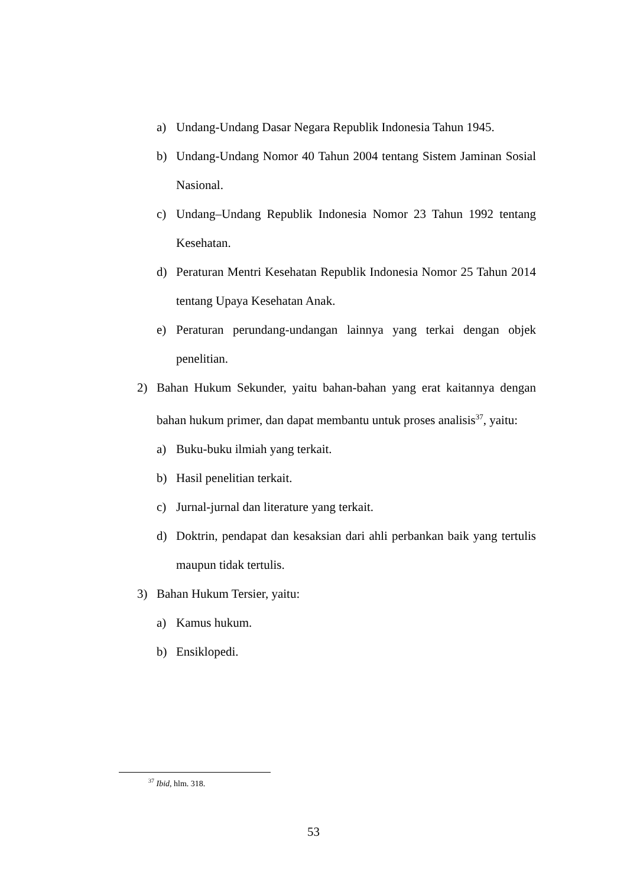a) Undang-Undang Dasar Negara Republik Indonesia Tahun 1945.
b) Undang-Undang Nomor 40 Tahun 2004 tentang Sistem Jaminan Sosial Nasional.
c) Undang–Undang Republik Indonesia Nomor 23 Tahun 1992 tentang Kesehatan.
d) Peraturan Mentri Kesehatan Republik Indonesia Nomor 25 Tahun 2014 tentang Upaya Kesehatan Anak.
e) Peraturan perundang-undangan lainnya yang terkai dengan objek penelitian.
2) Bahan Hukum Sekunder, yaitu bahan-bahan yang erat kaitannya dengan bahan hukum primer, dan dapat membantu untuk proses analisis<sup>37</sup>, yaitu:
a) Buku-buku ilmiah yang terkait.
b) Hasil penelitian terkait.
c) Jurnal-jurnal dan literature yang terkait.
d) Doktrin, pendapat dan kesaksian dari ahli perbankan baik yang tertulis maupun tidak tertulis.
3) Bahan Hukum Tersier, yaitu:
a) Kamus hukum.
b) Ensiklopedi.
<sup>37</sup> Ibid, hlm. 318.
53